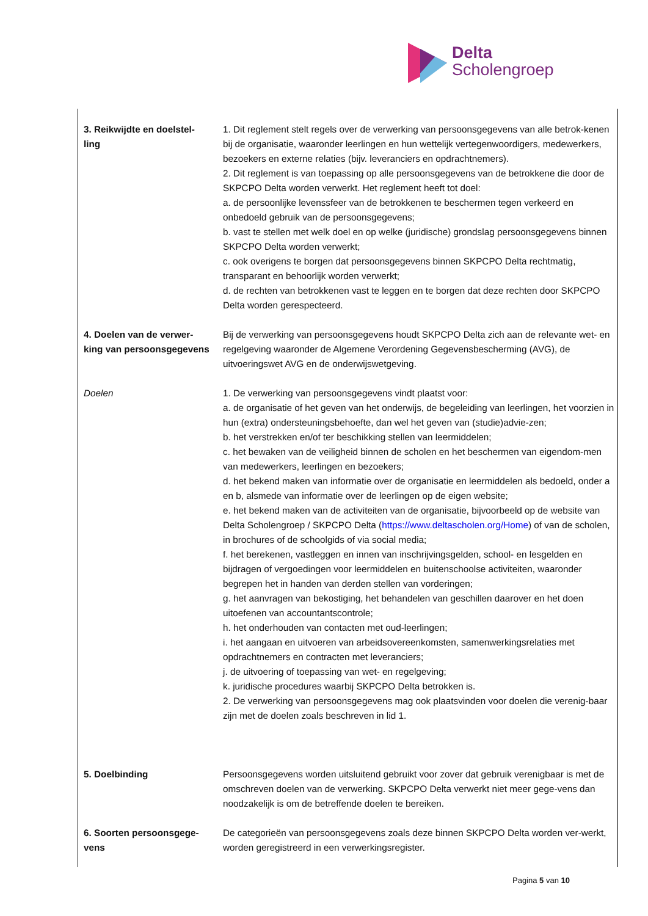Delta
Scholengroep
| 3. Reikwijdte en doelstel- ling | 1. Dit reglement stelt regels over de verwerking van persoonsgegevens van alle betrok-kenen bij de organisatie, waaronder leerlingen en hun wettelijk vertegenwoordigers, medewerkers, bezoekers en externe relaties (bijv. leveranciers en opdrachtnemers). 2. Dit reglement is van toepassing op alle persoonsgegevens van de betrokkene die door de SKPCPO Delta worden verwerkt. Het reglement heeft tot doel: a. de persoonlijke levenssfeer van de betrokkenen te beschermen tegen verkeerd en onbedoeld gebruik van de persoonsgegevens; b. vast te stellen met welk doel en op welke (juridische) grondslag persoonsgegevens binnen SKPCPO Delta worden verwerkt; c. ook overigens te borgen dat persoonsgegevens binnen SKPCPO Delta rechtmatig, transparant en behoorlijk worden verwerkt; d. de rechten van betrokkenen vast te leggen en te borgen dat deze rechten door SKPCPO Delta worden gerespecteerd. |
| 4. Doelen van de verwer- king van persoonsgegevens | Bij de verwerking van persoonsgegevens houdt SKPCPO Delta zich aan de relevante wet- en regelgeving waaronder de Algemene Verordening Gegevensbescherming (AVG), de uitvoeringswet AVG en de onderwijswetgeving. |
| Doelen | 1. De verwerking van persoonsgegevens vindt plaatst voor: a. de organisatie of het geven van het onderwijs, de begeleiding van leerlingen, het voorzien in hun (extra) ondersteuningsbehoefte, dan wel het geven van (studie)advie-zen; b. het verstrekken en/of ter beschikking stellen van leermiddelen; c. het bewaken van de veiligheid binnen de scholen en het beschermen van eigendom-men van medewerkers, leerlingen en bezoekers; d. het bekend maken van informatie over de organisatie en leermiddelen als bedoeld, onder a en b, alsmede van informatie over de leerlingen op de eigen website; e. het bekend maken van de activiteiten van de organisatie, bijvoorbeeld op de website van Delta Scholengroep / SKPCPO Delta ( https://www.deltascholen.org/Home ) of van de scholen, in brochures of de schoolgids of via social media; f. het berekenen, vastleggen en innen van inschrijvingsgelden, school- en lesgelden en bijdragen of vergoedingen voor leermiddelen en buitenschoolse activiteiten, waaronder begrepen het in handen van derden stellen van vorderingen; g. het aanvragen van bekostiging, het behandelen van geschillen daarover en het doen uitoefenen van accountantscontrole; h. het onderhouden van contacten met oud-leerlingen; i. het aangaan en uitvoeren van arbeidsovereenkomsten, samenwerkingsrelaties met opdrachtnemers en contracten met leveranciers; j. de uitvoering of toepassing van wet- en regelgeving; k. juridische procedures waarbij SKPCPO Delta betrokken is. 2. De verwerking van persoonsgegevens mag ook plaatsvinden voor doelen die verenig-baar zijn met de doelen zoals beschreven in lid 1. |
| 5. Doelbinding | Persoonsgegevens worden uitsluitend gebruikt voor zover dat gebruik verenigbaar is met de omschreven doelen van de verwerking. SKPCPO Delta verwerkt niet meer gege-vens dan noodzakelijk is om de betreffende doelen te bereiken. |
| 6. Soorten persoonsgege- vens | De categorieën van persoonsgegevens zoals deze binnen SKPCPO Delta worden ver-werkt, worden geregistreerd in een verwerkingsregister. |
Pagina 5 van 10